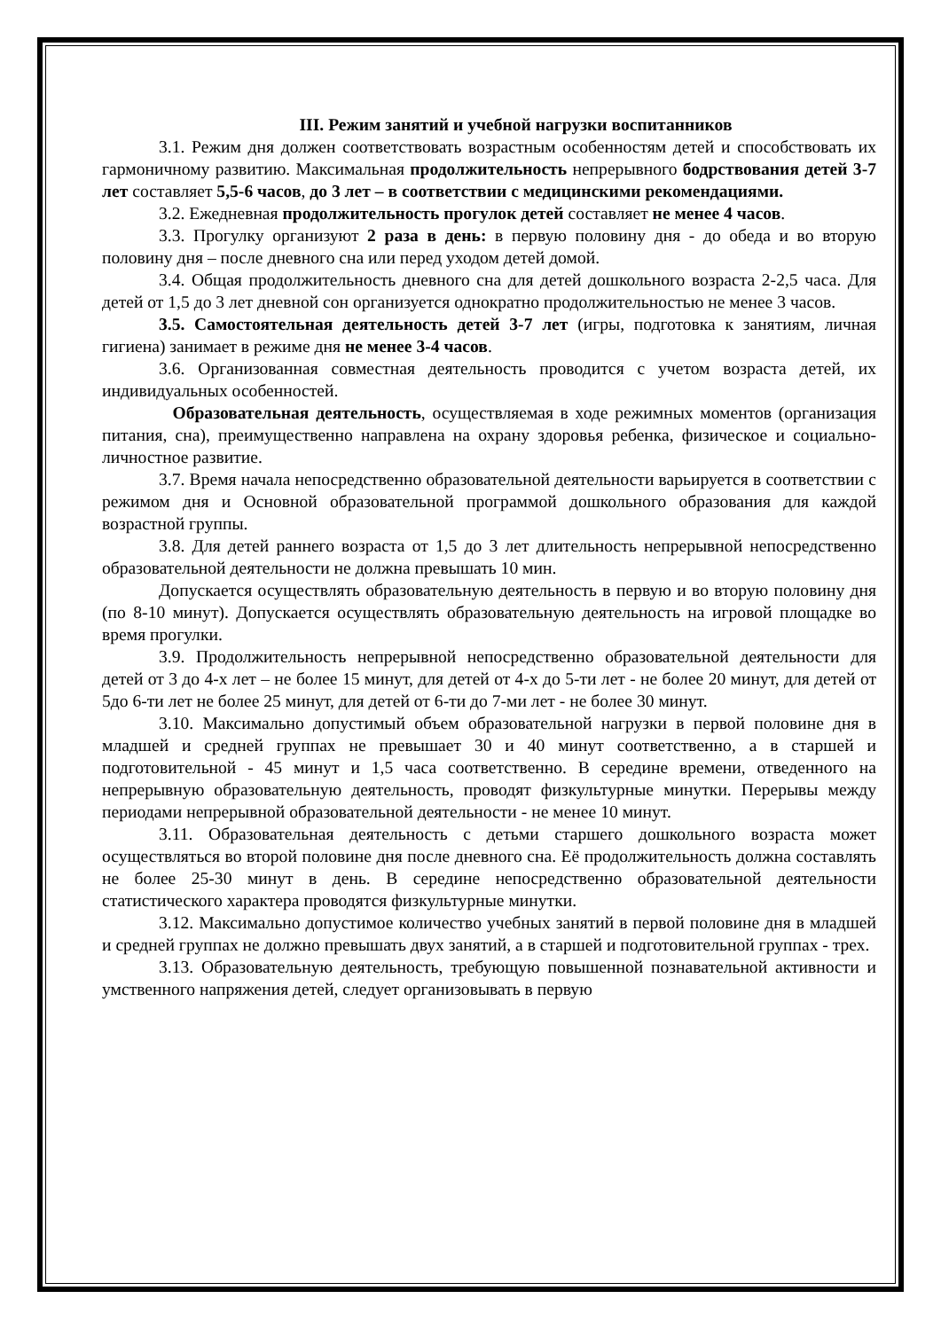III. Режим занятий и учебной нагрузки воспитанников
3.1. Режим дня должен соответствовать возрастным особенностям детей и способствовать их гармоничному развитию. Максимальная продолжительность непрерывного бодрствования детей 3-7 лет составляет 5,5-6 часов, до 3 лет – в соответствии с медицинскими рекомендациями.
3.2. Ежедневная продолжительность прогулок детей составляет не менее 4 часов.
3.3. Прогулку организуют 2 раза в день: в первую половину дня - до обеда и во вторую половину дня – после дневного сна или перед уходом детей домой.
3.4. Общая продолжительность дневного сна для детей дошкольного возраста 2-2,5 часа. Для детей от 1,5 до 3 лет дневной сон организуется однократно продолжительностью не менее 3 часов.
3.5. Самостоятельная деятельность детей 3-7 лет (игры, подготовка к занятиям, личная гигиена) занимает в режиме дня не менее 3-4 часов.
3.6. Организованная совместная деятельность проводится с учетом возраста детей, их индивидуальных особенностей.
Образовательная деятельность, осуществляемая в ходе режимных моментов (организация питания, сна), преимущественно направлена на охрану здоровья ребенка, физическое и социально-личностное развитие.
3.7. Время начала непосредственно образовательной деятельности варьируется в соответствии с режимом дня и Основной образовательной программой дошкольного образования для каждой возрастной группы.
3.8. Для детей раннего возраста от 1,5 до 3 лет длительность непрерывной непосредственно образовательной деятельности не должна превышать 10 мин.
Допускается осуществлять образовательную деятельность в первую и во вторую половину дня (по 8-10 минут). Допускается осуществлять образовательную деятельность на игровой площадке во время прогулки.
3.9. Продолжительность непрерывной непосредственно образовательной деятельности для детей от 3 до 4-х лет – не более 15 минут, для детей от 4-х до 5-ти лет - не более 20 минут, для детей от 5до 6-ти лет не более 25 минут, для детей от 6-ти до 7-ми лет - не более 30 минут.
3.10. Максимально допустимый объем образовательной нагрузки в первой половине дня в младшей и средней группах не превышает 30 и 40 минут соответственно, а в старшей и подготовительной - 45 минут и 1,5 часа соответственно. В середине времени, отведенного на непрерывную образовательную деятельность, проводят физкультурные минутки. Перерывы между периодами непрерывной образовательной деятельности - не менее 10 минут.
3.11. Образовательная деятельность с детьми старшего дошкольного возраста может осуществляться во второй половине дня после дневного сна. Её продолжительность должна составлять не более 25-30 минут в день. В середине непосредственно образовательной деятельности статистического характера проводятся физкультурные минутки.
3.12. Максимально допустимое количество учебных занятий в первой половине дня в младшей и средней группах не должно превышать двух занятий, а в старшей и подготовительной группах - трех.
3.13. Образовательную деятельность, требующую повышенной познавательной активности и умственного напряжения детей, следует организовывать в первую